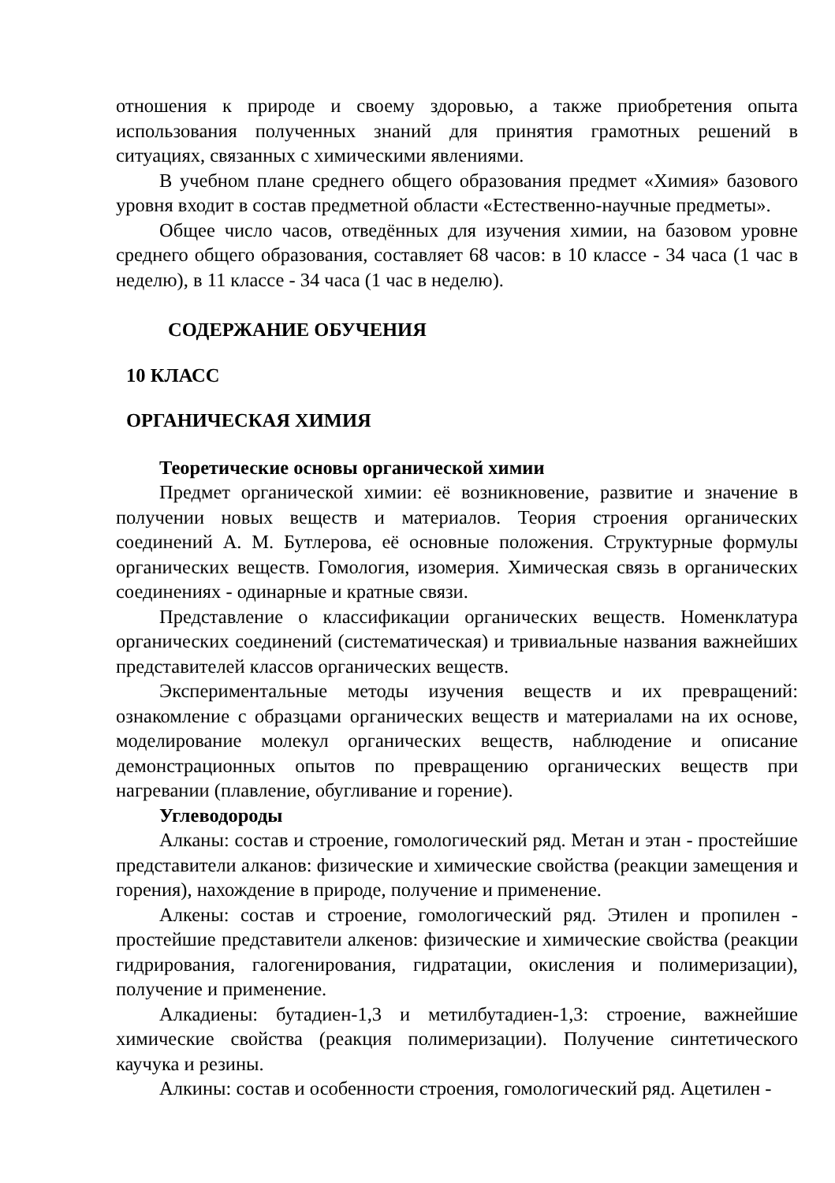отношения к природе и своему здоровью, а также приобретения опыта использования полученных знаний для принятия грамотных решений в ситуациях, связанных с химическими явлениями.
В учебном плане среднего общего образования предмет «Химия» базового уровня входит в состав предметной области «Естественно-научные предметы».
Общее число часов, отведённых для изучения химии, на базовом уровне среднего общего образования, составляет 68 часов: в 10 классе - 34 часа (1 час в неделю), в 11 классе - 34 часа (1 час в неделю).
СОДЕРЖАНИЕ ОБУЧЕНИЯ
10 КЛАСС
ОРГАНИЧЕСКАЯ ХИМИЯ
Теоретические основы органической химии
Предмет органической химии: её возникновение, развитие и значение в получении новых веществ и материалов. Теория строения органических соединений А. М. Бутлерова, её основные положения. Структурные формулы органических веществ. Гомология, изомерия. Химическая связь в органических соединениях - одинарные и кратные связи.
Представление о классификации органических веществ. Номенклатура органических соединений (систематическая) и тривиальные названия важнейших представителей классов органических веществ.
Экспериментальные методы изучения веществ и их превращений: ознакомление с образцами органических веществ и материалами на их основе, моделирование молекул органических веществ, наблюдение и описание демонстрационных опытов по превращению органических веществ при нагревании (плавление, обугливание и горение).
Углеводороды
Алканы: состав и строение, гомологический ряд. Метан и этан - простейшие представители алканов: физические и химические свойства (реакции замещения и горения), нахождение в природе, получение и применение.
Алкены: состав и строение, гомологический ряд. Этилен и пропилен - простейшие представители алкенов: физические и химические свойства (реакции гидрирования, галогенирования, гидратации, окисления и полимеризации), получение и применение.
Алкадиены: бутадиен-1,3 и метилбутадиен-1,3: строение, важнейшие химические свойства (реакция полимеризации). Получение синтетического каучука и резины.
Алкины: состав и особенности строения, гомологический ряд. Ацетилен -